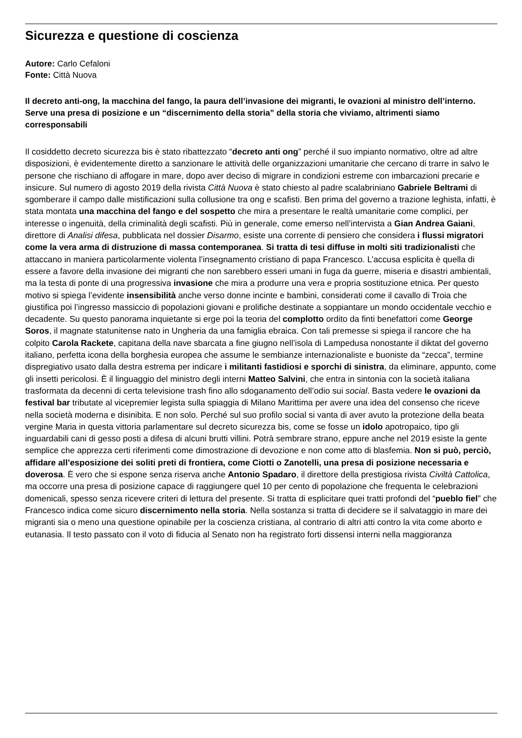Sicurezza e questione di coscienza
Autore: Carlo Cefaloni
Fonte: Città Nuova
Il decreto anti-ong, la macchina del fango, la paura dell’invasione dei migranti, le ovazioni al ministro dell’interno. Serve una presa di posizione e un “discernimento della storia” della storia che viviamo, altrimenti siamo corresponsabili
Il cosiddetto decreto sicurezza bis è stato ribattezzato “decreto anti ong” perché il suo impianto normativo, oltre ad altre disposizioni, è evidentemente diretto a sanzionare le attività delle organizzazioni umanitarie che cercano di trarre in salvo le persone che rischiano di affogare in mare, dopo aver deciso di migrare in condizioni estreme con imbarcazioni precarie e insicure. Sul numero di agosto 2019 della rivista Città Nuova è stato chiesto al padre scalabriniano Gabriele Beltrami di sgomberare il campo dalle mistificazioni sulla collusione tra ong e scafisti. Ben prima del governo a trazione leghista, infatti, è stata montata una macchina del fango e del sospetto che mira a presentare le realtà umanitarie come complici, per interesse o ingenuità, della criminalità degli scafisti. Più in generale, come emerso nell’intervista a Gian Andrea Gaiani, direttore di Analisi difesa, pubblicata nel dossier Disarmo, esiste una corrente di pensiero che considera i flussi migratori come la vera arma di distruzione di massa contemporanea. Si tratta di tesi diffuse in molti siti tradizionalisti che attaccano in maniera particolarmente violenta l’insegnamento cristiano di papa Francesco. L’accusa esplicita è quella di essere a favore della invasione dei migranti che non sarebbero esseri umani in fuga da guerre, miseria e disastri ambientali, ma la testa di ponte di una progressiva invasione che mira a produrre una vera e propria sostituzione etnica. Per questo motivo si spiega l’evidente insensibilità anche verso donne incinte e bambini, considerati come il cavallo di Troia che giustifica poi l’ingresso massiccio di popolazioni giovani e prolifiche destinate a soppiantare un mondo occidentale vecchio e decadente. Su questo panorama inquietante si erge poi la teoria del complotto ordito da finti benefattori come George Soros, il magnate statunitense nato in Ungheria da una famiglia ebraica. Con tali premesse si spiega il rancore che ha colpito Carola Rackete, capitana della nave sbarcata a fine giugno nell’isola di Lampedusa nonostante il diktat del governo italiano, perfetta icona della borghesia europea che assume le sembianze internazionaliste e buoniste da “zecca”, termine dispregiativo usato dalla destra estrema per indicare i militanti fastidiosi e sporchi di sinistra, da eliminare, appunto, come gli insetti pericolosi. È il linguaggio del ministro degli interni Matteo Salvini, che entra in sintonia con la società italiana trasformata da decenni di certa televisione trash fino allo sdoganamento dell’odio sui social. Basta vedere le ovazioni da festival bar tributate al vicepremier legista sulla spiaggia di Milano Marittima per avere una idea del consenso che riceve nella società moderna e disinibita. E non solo. Perché sul suo profilo social si vanta di aver avuto la protezione della beata vergine Maria in questa vittoria parlamentare sul decreto sicurezza bis, come se fosse un idolo apotropaico, tipo gli inguardabili cani di gesso posti a difesa di alcuni brutti villini. Potrà sembrare strano, eppure anche nel 2019 esiste la gente semplice che apprezza certi riferimenti come dimostrazione di devozione e non come atto di blasfemia. Non si può, perciò, affidare all’esposizione dei soliti preti di frontiera, come Ciotti o Zanotelli, una presa di posizione necessaria e doverosa. È vero che si espone senza riserva anche Antonio Spadaro, il direttore della prestigiosa rivista Civiltà Cattolica, ma occorre una presa di posizione capace di raggiungere quel 10 per cento di popolazione che frequenta le celebrazioni domenicali, spesso senza ricevere criteri di lettura del presente. Si tratta di esplicitare quei tratti profondi del “pueblo fiel” che Francesco indica come sicuro discernimento nella storia. Nella sostanza si tratta di decidere se il salvataggio in mare dei migranti sia o meno una questione opinabile per la coscienza cristiana, al contrario di altri atti contro la vita come aborto e eutanasia. Il testo passato con il voto di fiducia al Senato non ha registrato forti dissensi interni nella maggioranza